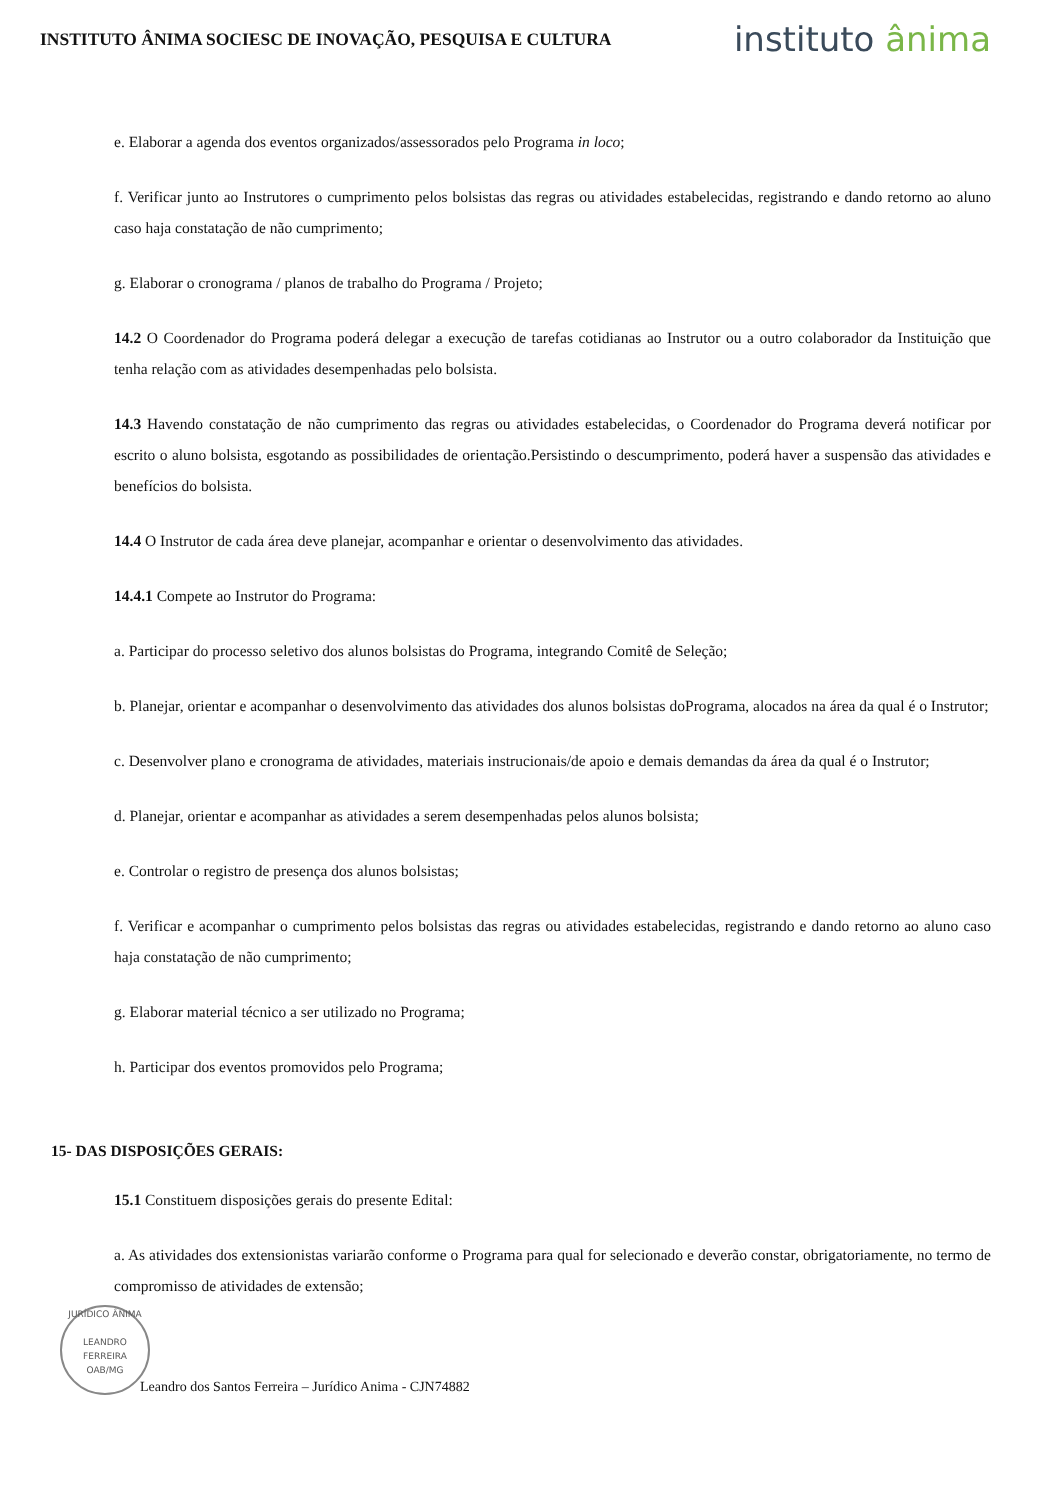INSTITUTO ÂNIMA SOCIESC DE INOVAÇÃO, PESQUISA E CULTURA
instituto ânima
e. Elaborar a agenda dos eventos organizados/assessorados pelo Programa in loco;
f. Verificar junto ao Instrutores o cumprimento pelos bolsistas das regras ou atividades estabelecidas, registrando e dando retorno ao aluno caso haja constatação de não cumprimento;
g. Elaborar o cronograma / planos de trabalho do Programa / Projeto;
14.2 O Coordenador do Programa poderá delegar a execução de tarefas cotidianas ao Instrutor ou a outro colaborador da Instituição que tenha relação com as atividades desempenhadas pelo bolsista.
14.3 Havendo constatação de não cumprimento das regras ou atividades estabelecidas, o Coordenador do Programa deverá notificar por escrito o aluno bolsista, esgotando as possibilidades de orientação.Persistindo o descumprimento, poderá haver a suspensão das atividades e benefícios do bolsista.
14.4 O Instrutor de cada área deve planejar, acompanhar e orientar o desenvolvimento das atividades.
14.4.1 Compete ao Instrutor do Programa:
a. Participar do processo seletivo dos alunos bolsistas do Programa, integrando Comitê de Seleção;
b. Planejar, orientar e acompanhar o desenvolvimento das atividades dos alunos bolsistas doPrograma, alocados na área da qual é o Instrutor;
c. Desenvolver plano e cronograma de atividades, materiais instrucionais/de apoio e demais demandas da área da qual é o Instrutor;
d. Planejar, orientar e acompanhar as atividades a serem desempenhadas pelos alunos bolsista;
e. Controlar o registro de presença dos alunos bolsistas;
f. Verificar e acompanhar o cumprimento pelos bolsistas das regras ou atividades estabelecidas, registrando e dando retorno ao aluno caso haja constatação de não cumprimento;
g. Elaborar material técnico a ser utilizado no Programa;
h. Participar dos eventos promovidos pelo Programa;
15- DAS DISPOSIÇÕES GERAIS:
15.1 Constituem disposições gerais do presente Edital:
a. As atividades dos extensionistas variarão conforme o Programa para qual for selecionado e deverão constar, obrigatoriamente, no termo de compromisso de atividades de extensão;
JURÍDICO ÂNIMA
LEANDRO FERREIRA
OAB/MG
Leandro dos Santos Ferreira – Jurídico Anima - CJN74882